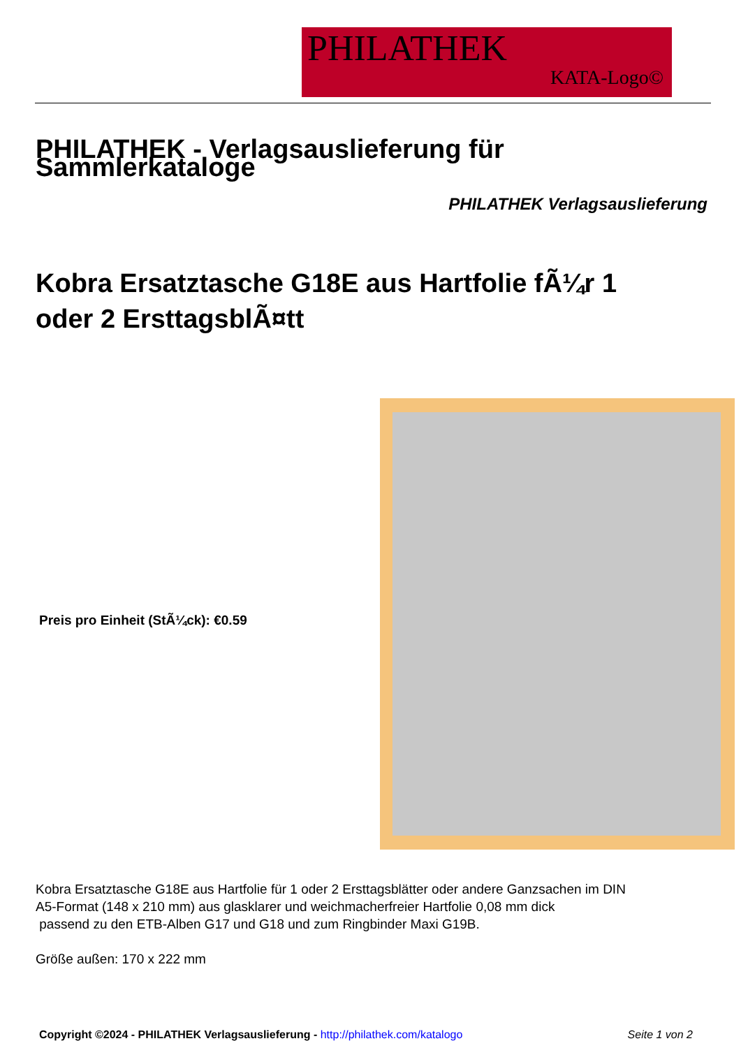PHILATHEK
KATA-Logo©
PHILATHEK - Verlagsauslieferung für Sammlerkataloge
PHILATHEK Verlagsauslieferung
Kobra Ersatztasche G18E aus Hartfolie fÃ¼r 1 oder 2 ErsttagsblÃ¤tt
Preis pro Einheit (StÃ¼ck): €0.59
Kobra Ersatztasche G18E aus Hartfolie für 1 oder 2 Ersttagsblätter oder andere Ganzsachen im DIN
A5-Format (148 x 210 mm) aus glasklarer und weichmacherfreier Hartfolie 0,08 mm dick
passend zu den ETB-Alben G17 und G18 und zum Ringbinder Maxi G19B.
Größe außen: 170 x 222 mm
Copyright ©2024 - PHILATHEK Verlagsauslieferung - http://philathek.com/katalogo
Seite 1 von 2